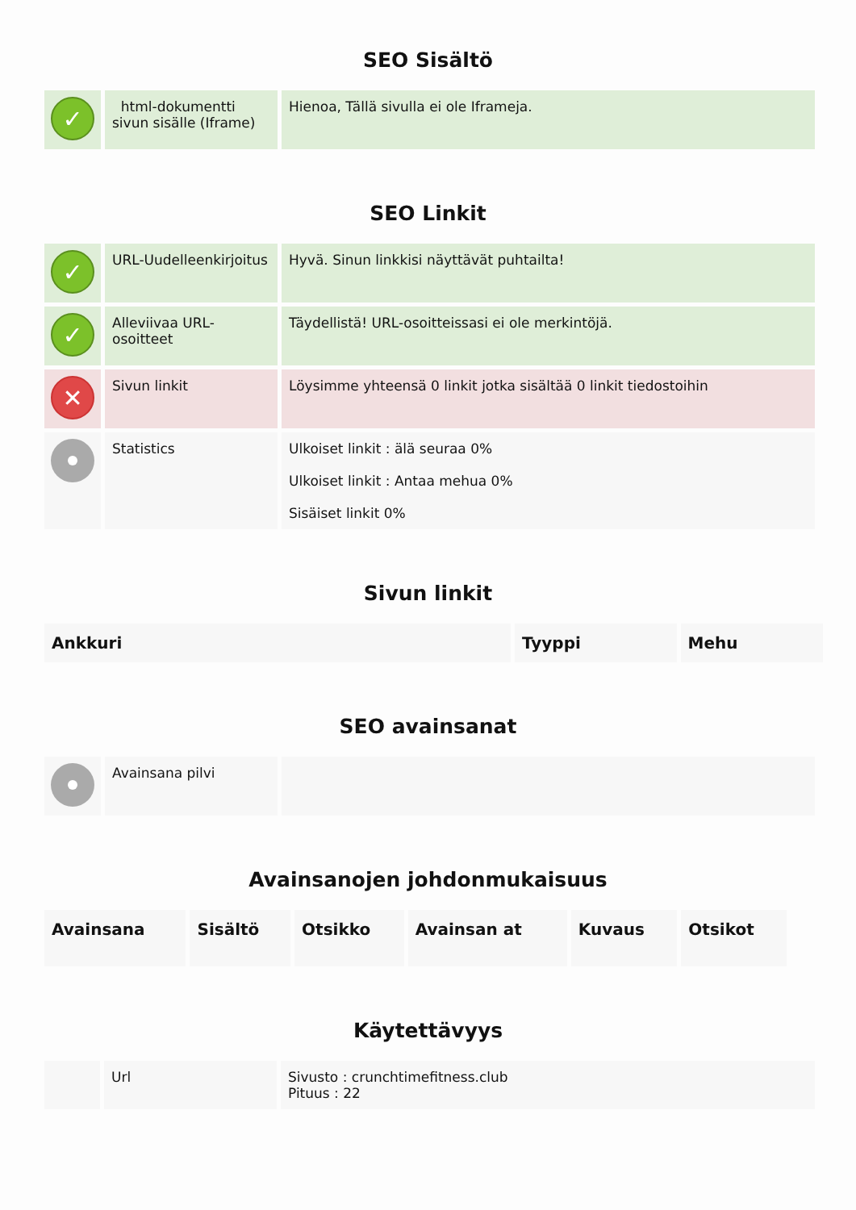SEO Sisältö
| ✓ | html-dokumentti sivun sisälle (Iframe) | Hienoa, Tällä sivulla ei ole Iframeja. |
SEO Linkit
| ✓ | URL-Uudelleenkirjoitus | Hyvä. Sinun linkkisi näyttävät puhtailta! |
| ✓ | Alleviivaa URL-osoitteet | Täydellistä! URL-osoitteissasi ei ole merkintöjä. |
| ✕ | Sivun linkit | Löysimme yhteensä 0 linkit jotka sisältää 0 linkit tiedostoihin |
| | Statistics | Ulkoiset linkit : älä seuraa 0% Ulkoiset linkit : Antaa mehua 0% Sisäiset linkit 0% |
Sivun linkit
| Ankkuri | Tyyppi | Mehu |
| --- | --- | --- |
SEO avainsanat
| | Avainsana pilvi | |
Avainsanojen johdonmukaisuus
| Avainsana | Sisältö | Otsikko | Avainsan at | Kuvaus | Otsikot |
| --- | --- | --- | --- | --- | --- |
Käytettävyys
| | Url | Sivusto : crunchtimefitness.club Pituus : 22 |